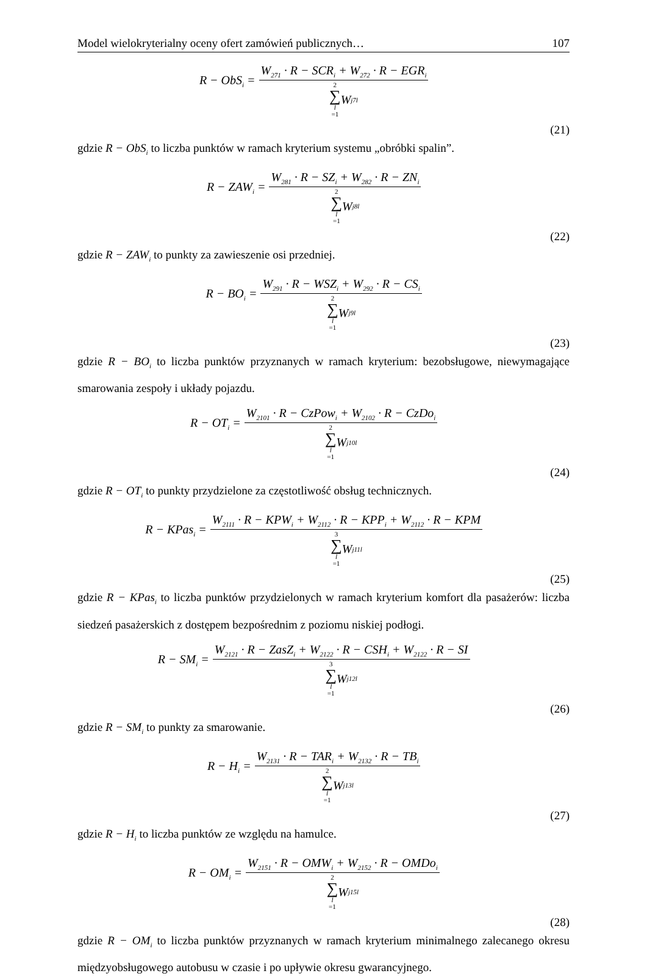Model wielokryterialny oceny ofert zamówień publicznych… 107
R − ObS<sub>i</sub> = W<sub>271</sub> · R − SCR<sub>i</sub> + W<sub>272</sub> · R − EGR<sub>i</sub> 2
∑
l
=1 W<sub>j7l</sub>
(21)
gdzie R − ObS<sub>i</sub> to liczba punktów w ramach kryterium systemu „obróbki spalin”.
R − ZAW<sub>i</sub> = W<sub>281</sub> · R − SZ<sub>i</sub> + W<sub>282</sub> · R − ZN<sub>i</sub> 2
∑
l
=1 W<sub>j8l</sub>
(22)
gdzie R − ZAW<sub>i</sub> to punkty za zawieszenie osi przedniej.
R − BO<sub>i</sub> = W<sub>291</sub> · R − WSZ<sub>i</sub> + W<sub>292</sub> · R − CS<sub>i</sub> 2
∑
l
=1 W<sub>j9l</sub>
(23)
gdzie R − BO<sub>i</sub> to liczba punktów przyznanych w ramach kryterium: bezobsługowe, niewymagające smarowania zespoły i układy pojazdu.
R − OT<sub>i</sub> = W<sub>2101</sub> · R − CzPow<sub>i</sub> + W<sub>2102</sub> · R − CzDo<sub>i</sub> 2
∑
l
=1 W<sub>j10l</sub>
(24)
gdzie R − OT<sub>i</sub> to punkty przydzielone za częstotliwość obsług technicznych.
R − KPas<sub>i</sub> = W<sub>2111</sub> · R − KPW<sub>i</sub> + W<sub>2112</sub> · R − KPP<sub>i</sub> + W<sub>2112</sub> · R − KPM 3
∑
l
=1 W<sub>j11l</sub>
(25)
gdzie R − KPas<sub>i</sub> to liczba punktów przydzielonych w ramach kryterium komfort dla pasażerów: liczba siedzeń pasażerskich z dostępem bezpośrednim z poziomu niskiej podłogi.
R − SM<sub>i</sub> = W<sub>2121</sub> · R − ZasZ<sub>i</sub> + W<sub>2122</sub> · R − CSH<sub>i</sub> + W<sub>2122</sub> · R − SI 3
∑
l
=1 W<sub>j12l</sub>
(26)
gdzie R − SM<sub>i</sub> to punkty za smarowanie.
R − H<sub>i</sub> = W<sub>2131</sub> · R − TAR<sub>i</sub> + W<sub>2132</sub> · R − TB<sub>i</sub> 2
∑
l
=1 W<sub>j13l</sub>
(27)
gdzie R − H<sub>i</sub> to liczba punktów ze względu na hamulce.
R − OM<sub>i</sub> = W<sub>2151</sub> · R − OMW<sub>i</sub> + W<sub>2152</sub> · R − OMDo<sub>i</sub> 2
∑
l
=1 W<sub>j15l</sub>
(28)
gdzie R − OM<sub>i</sub> to liczba punktów przyznanych w ramach kryterium minimalnego zalecanego okresu międzyobsługowego autobusu w czasie i po upływie okresu gwarancyjnego.